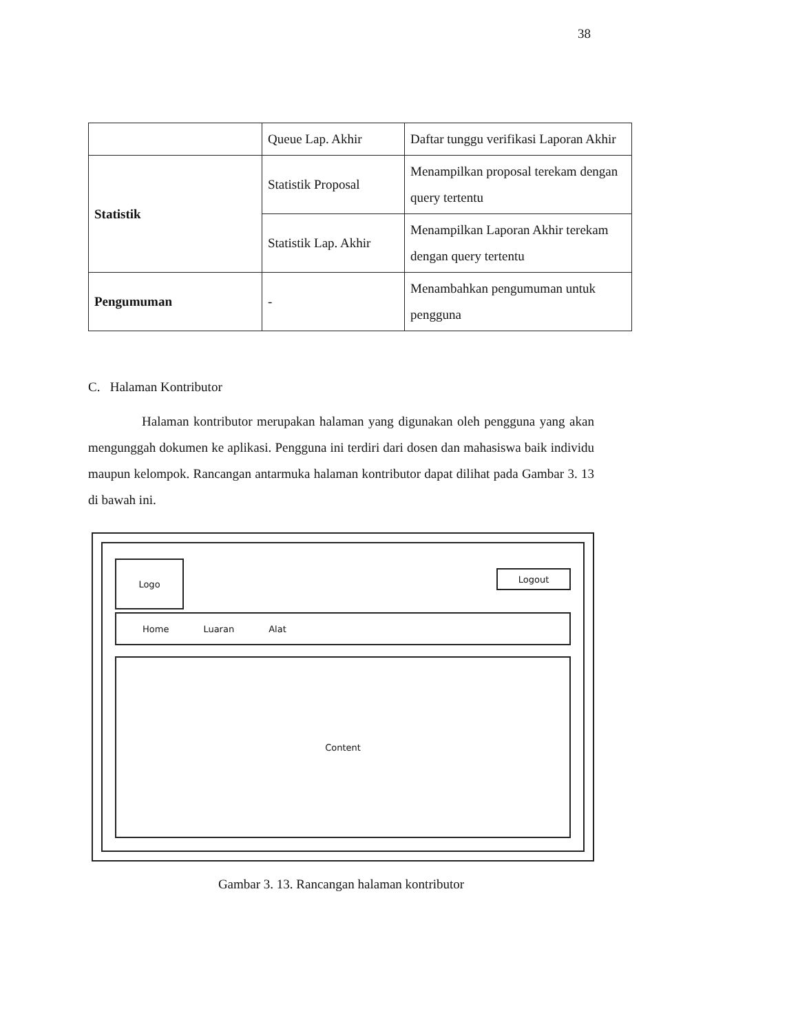38
| | Queue Lap. Akhir | Daftar tunggu verifikasi Laporan Akhir |
| Statistik | Statistik Proposal | Menampilkan proposal terekam dengan query tertentu |
| | Statistik Lap. Akhir | Menampilkan Laporan Akhir terekam dengan query tertentu |
| Pengumuman | - | Menambahkan pengumuman untuk pengguna |
C. Halaman Kontributor
Halaman kontributor merupakan halaman yang digunakan oleh pengguna yang akan mengunggah dokumen ke aplikasi. Pengguna ini terdiri dari dosen dan mahasiswa baik individu maupun kelompok. Rancangan antarmuka halaman kontributor dapat dilihat pada Gambar 3. 13 di bawah ini.
Logo
Logout
Home Luaran Alat
Content
Gambar 3. 13. Rancangan halaman kontributor